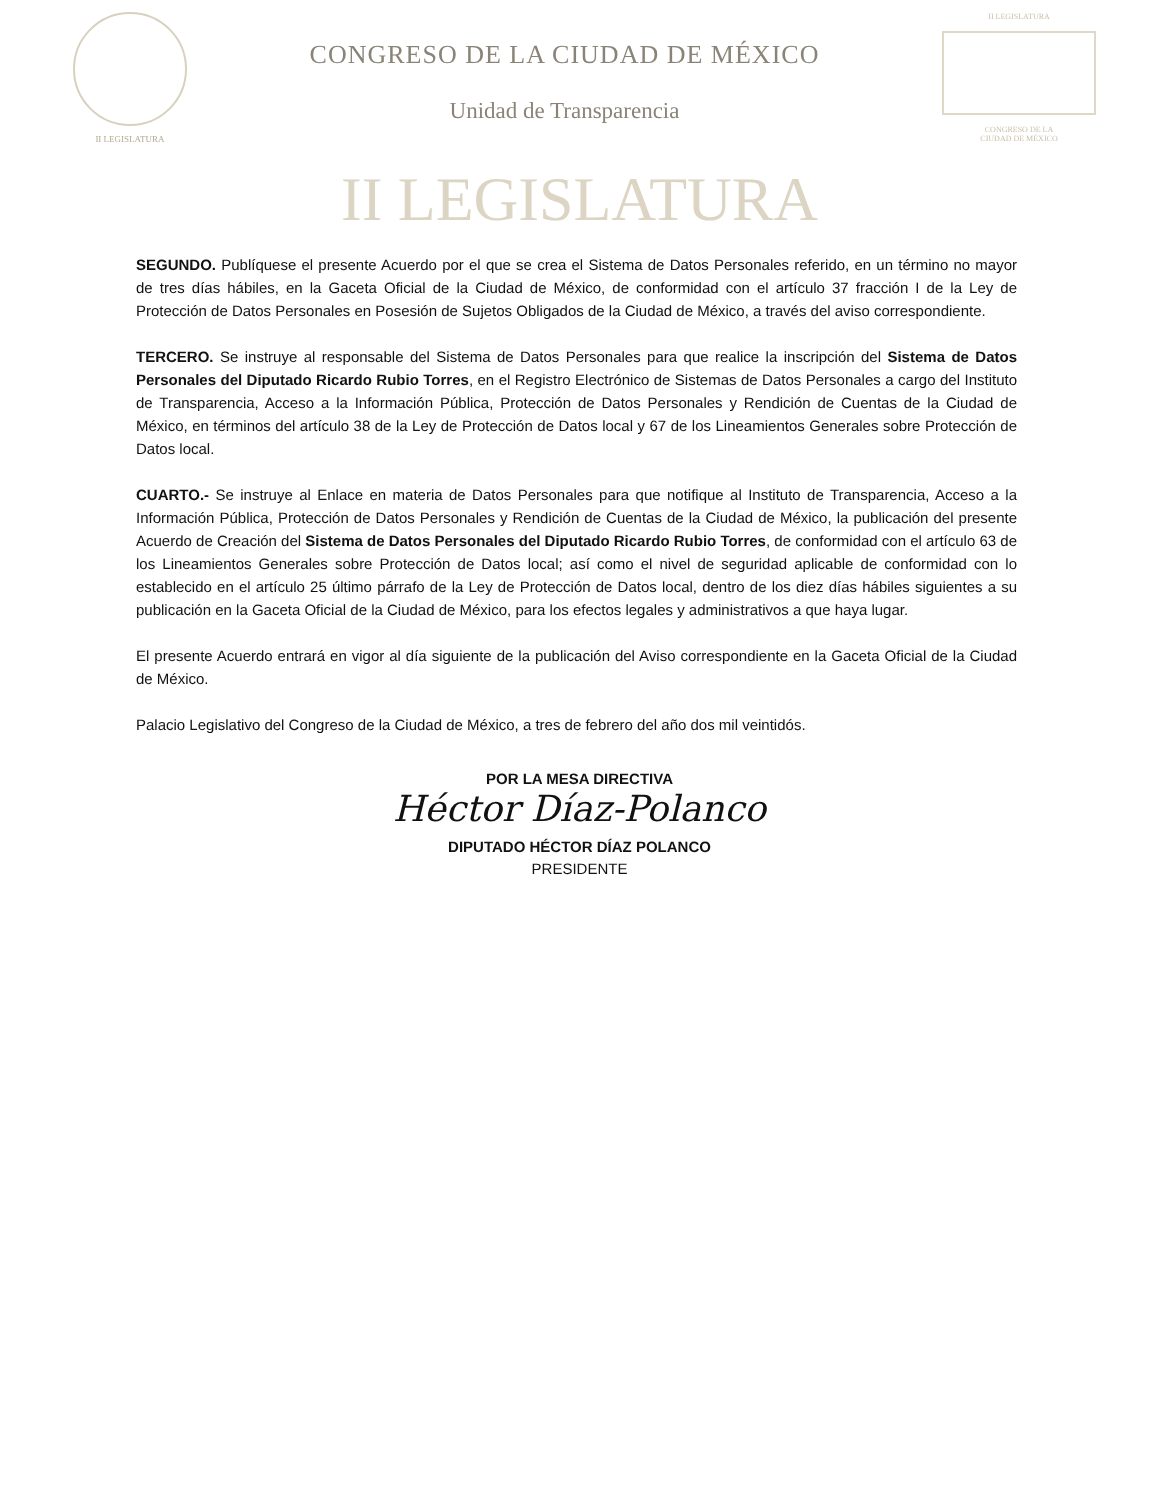II LEGISLATURA
CONGRESO DE LA CIUDAD DE MÉXICO
Unidad de Transparencia
II LEGISLATURA
CONGRESO DE LA
CIUDAD DE MÉXICO
II LEGISLATURA
SEGUNDO. Publíquese el presente Acuerdo por el que se crea el Sistema de Datos Personales referido, en un término no mayor de tres días hábiles, en la Gaceta Oficial de la Ciudad de México, de conformidad con el artículo 37 fracción I de la Ley de Protección de Datos Personales en Posesión de Sujetos Obligados de la Ciudad de México, a través del aviso correspondiente.
TERCERO. Se instruye al responsable del Sistema de Datos Personales para que realice la inscripción del Sistema de Datos Personales del Diputado Ricardo Rubio Torres, en el Registro Electrónico de Sistemas de Datos Personales a cargo del Instituto de Transparencia, Acceso a la Información Pública, Protección de Datos Personales y Rendición de Cuentas de la Ciudad de México, en términos del artículo 38 de la Ley de Protección de Datos local y 67 de los Lineamientos Generales sobre Protección de Datos local.
CUARTO.- Se instruye al Enlace en materia de Datos Personales para que notifique al Instituto de Transparencia, Acceso a la Información Pública, Protección de Datos Personales y Rendición de Cuentas de la Ciudad de México, la publicación del presente Acuerdo de Creación del Sistema de Datos Personales del Diputado Ricardo Rubio Torres, de conformidad con el artículo 63 de los Lineamientos Generales sobre Protección de Datos local; así como el nivel de seguridad aplicable de conformidad con lo establecido en el artículo 25 último párrafo de la Ley de Protección de Datos local, dentro de los diez días hábiles siguientes a su publicación en la Gaceta Oficial de la Ciudad de México, para los efectos legales y administrativos a que haya lugar.
El presente Acuerdo entrará en vigor al día siguiente de la publicación del Aviso correspondiente en la Gaceta Oficial de la Ciudad de México.
Palacio Legislativo del Congreso de la Ciudad de México, a tres de febrero del año dos mil veintidós.
POR LA MESA DIRECTIVA
Héctor Díaz-Polanco
DIPUTADO HÉCTOR DÍAZ POLANCO
PRESIDENTE